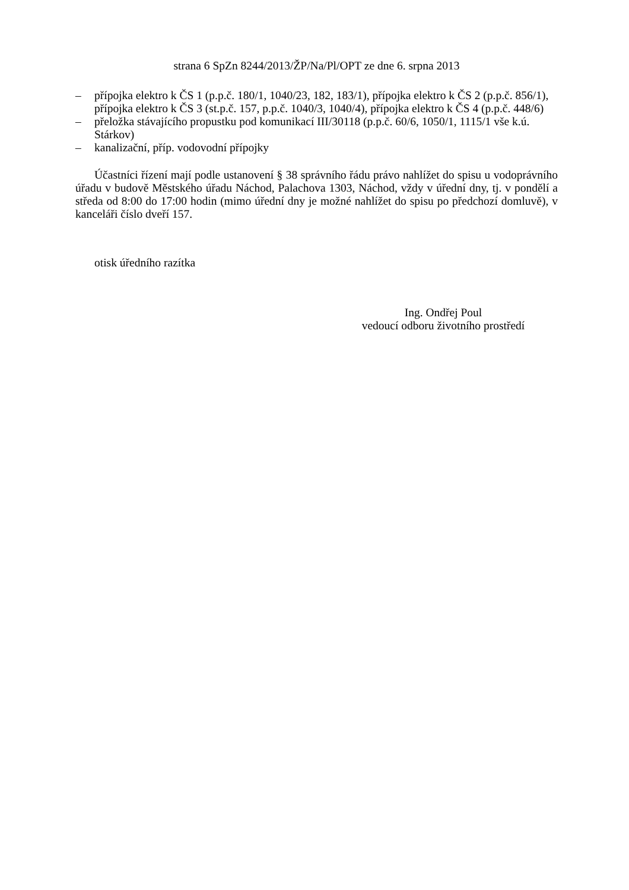strana 6 SpZn 8244/2013/ŽP/Na/Pl/OPT ze dne 6. srpna 2013
– přípojka elektro k ČS 1 (p.p.č. 180/1, 1040/23, 182, 183/1), přípojka elektro k ČS 2 (p.p.č. 856/1), přípojka elektro k ČS 3 (st.p.č. 157, p.p.č. 1040/3, 1040/4), přípojka elektro k ČS 4 (p.p.č. 448/6)
– přeložka stávajícího propustku pod komunikací III/30118 (p.p.č. 60/6, 1050/1, 1115/1 vše k.ú. Stárkov)
– kanalizační, příp. vodovodní přípojky
Účastníci řízení mají podle ustanovení § 38 správního řádu právo nahlížet do spisu u vodoprávního úřadu v budově Městského úřadu Náchod, Palachova 1303, Náchod, vždy v úřední dny, tj. v pondělí a středa od 8:00 do 17:00 hodin (mimo úřední dny je možné nahlížet do spisu po předchozí domluvě), v kanceláři číslo dveří 157.
otisk úředního razítka
Ing. Ondřej Poul
vedoucí odboru životního prostředí